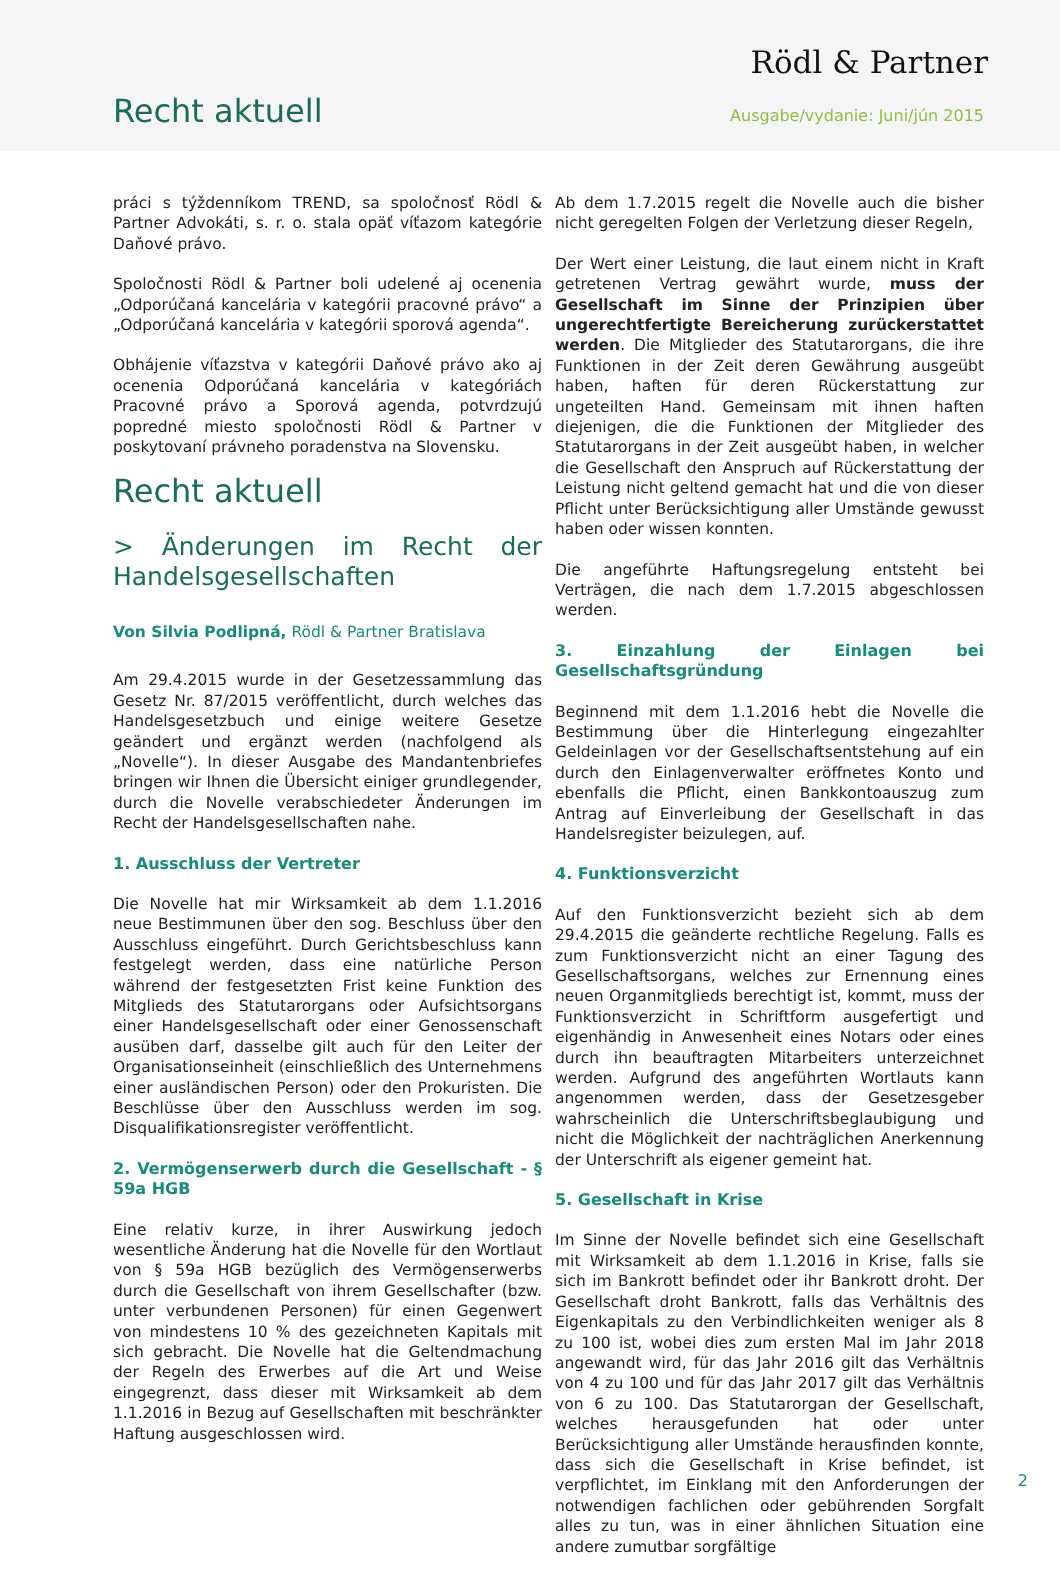Rödl & Partner
Recht aktuell Ausgabe/vydanie: Juni/jún 2015
práci s týždenníkom TREND, sa spoločnosť Rödl & Partner Advokáti, s. r. o. stala opäť víťazom kategórie Daňové právo.
Spoločnosti Rödl & Partner boli udelené aj ocenenia „Odporúčaná kancelária v kategórii pracovné právo“ a „Odporúčaná kancelária v kategórii sporová agenda“.
Obhájenie víťazstva v kategórii Daňové právo ako aj ocenenia Odporúčaná kancelária v kategóriách Pracovné právo a Sporová agenda, potvrdzujú popredné miesto spoločnosti Rödl & Partner v poskytovaní právneho poradenstva na Slovensku.
Recht aktuell
> Änderungen im Recht der Handelsgesellschaften
Von Silvia Podlipná, Rödl & Partner Bratislava
Am 29.4.2015 wurde in der Gesetzessammlung das Gesetz Nr. 87/2015 veröffentlicht, durch welches das Handelsgesetzbuch und einige weitere Gesetze geändert und ergänzt werden (nachfolgend als „Novelle“). In dieser Ausgabe des Mandantenbriefes bringen wir Ihnen die Übersicht einiger grundlegender, durch die Novelle verabschiedeter Änderungen im Recht der Handelsgesellschaften nahe.
1. Ausschluss der Vertreter
Die Novelle hat mir Wirksamkeit ab dem 1.1.2016 neue Bestimmunen über den sog. Beschluss über den Ausschluss eingeführt. Durch Gerichtsbeschluss kann festgelegt werden, dass eine natürliche Person während der festgesetzten Frist keine Funktion des Mitglieds des Statutarorgans oder Aufsichtsorgans einer Handelsgesellschaft oder einer Genossenschaft ausüben darf, dasselbe gilt auch für den Leiter der Organisationseinheit (einschließlich des Unternehmens einer ausländischen Person) oder den Prokuristen. Die Beschlüsse über den Ausschluss werden im sog. Disqualifikationsregister veröffentlicht.
2. Vermögenserwerb durch die Gesellschaft - § 59a HGB
Eine relativ kurze, in ihrer Auswirkung jedoch wesentliche Änderung hat die Novelle für den Wortlaut von § 59a HGB bezüglich des Vermögenserwerbs durch die Gesellschaft von ihrem Gesellschafter (bzw. unter verbundenen Personen) für einen Gegenwert von mindestens 10 % des gezeichneten Kapitals mit sich gebracht. Die Novelle hat die Geltendmachung der Regeln des Erwerbes auf die Art und Weise eingegrenzt, dass dieser mit Wirksamkeit ab dem 1.1.2016 in Bezug auf Gesellschaften mit beschränkter Haftung ausgeschlossen wird.
Ab dem 1.7.2015 regelt die Novelle auch die bisher nicht geregelten Folgen der Verletzung dieser Regeln,
Der Wert einer Leistung, die laut einem nicht in Kraft getretenen Vertrag gewährt wurde, muss der Gesellschaft im Sinne der Prinzipien über ungerechtfertigte Bereicherung zurückerstattet werden. Die Mitglieder des Statutarorgans, die ihre Funktionen in der Zeit deren Gewährung ausgeübt haben, haften für deren Rückerstattung zur ungeteilten Hand. Gemeinsam mit ihnen haften diejenigen, die die Funktionen der Mitglieder des Statutarorgans in der Zeit ausgeübt haben, in welcher die Gesellschaft den Anspruch auf Rückerstattung der Leistung nicht geltend gemacht hat und die von dieser Pflicht unter Berücksichtigung aller Umstände gewusst haben oder wissen konnten.
Die angeführte Haftungsregelung entsteht bei Verträgen, die nach dem 1.7.2015 abgeschlossen werden.
3. Einzahlung der Einlagen bei Gesellschaftsgründung
Beginnend mit dem 1.1.2016 hebt die Novelle die Bestimmung über die Hinterlegung eingezahlter Geldeinlagen vor der Gesellschaftsentstehung auf ein durch den Einlagenverwalter eröffnetes Konto und ebenfalls die Pflicht, einen Bankkontoauszug zum Antrag auf Einverleibung der Gesellschaft in das Handelsregister beizulegen, auf.
4. Funktionsverzicht
Auf den Funktionsverzicht bezieht sich ab dem 29.4.2015 die geänderte rechtliche Regelung. Falls es zum Funktionsverzicht nicht an einer Tagung des Gesellschaftsorgans, welches zur Ernennung eines neuen Organmitglieds berechtigt ist, kommt, muss der Funktionsverzicht in Schriftform ausgefertigt und eigenhändig in Anwesenheit eines Notars oder eines durch ihn beauftragten Mitarbeiters unterzeichnet werden. Aufgrund des angeführten Wortlauts kann angenommen werden, dass der Gesetzesgeber wahrscheinlich die Unterschriftsbeglaubigung und nicht die Möglichkeit der nachträglichen Anerkennung der Unterschrift als eigener gemeint hat.
5. Gesellschaft in Krise
Im Sinne der Novelle befindet sich eine Gesellschaft mit Wirksamkeit ab dem 1.1.2016 in Krise, falls sie sich im Bankrott befindet oder ihr Bankrott droht. Der Gesellschaft droht Bankrott, falls das Verhältnis des Eigenkapitals zu den Verbindlichkeiten weniger als 8 zu 100 ist, wobei dies zum ersten Mal im Jahr 2018 angewandt wird, für das Jahr 2016 gilt das Verhältnis von 4 zu 100 und für das Jahr 2017 gilt das Verhältnis von 6 zu 100. Das Statutarorgan der Gesellschaft, welches herausgefunden hat oder unter Berücksichtigung aller Umstände herausfinden konnte, dass sich die Gesellschaft in Krise befindet, ist verpflichtet, im Einklang mit den Anforderungen der notwendigen fachlichen oder gebührenden Sorgfalt alles zu tun, was in einer ähnlichen Situation eine andere zumutbar sorgfältige
2